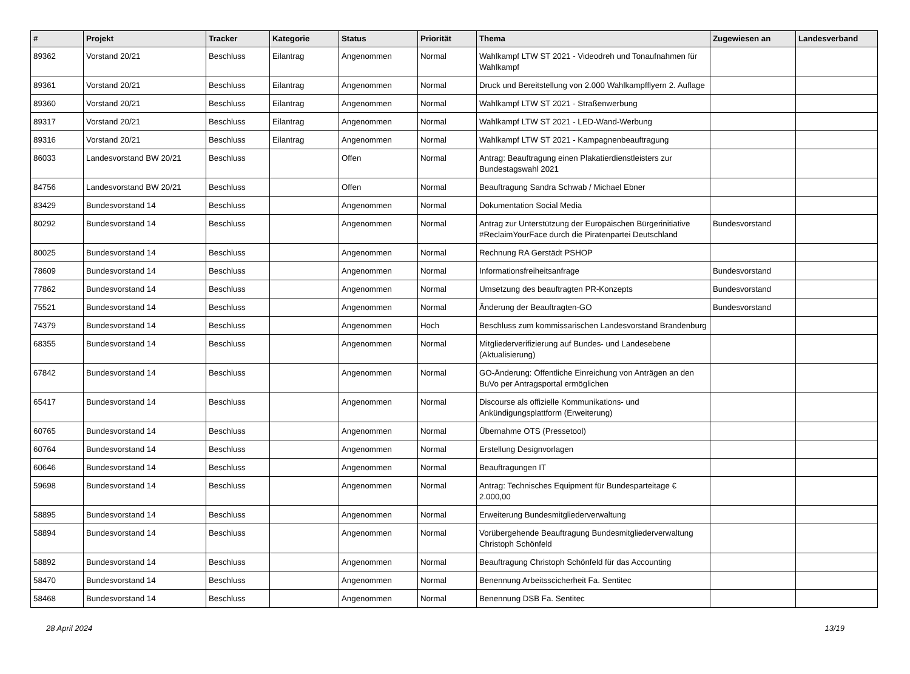| # | Projekt | Tracker | Kategorie | Status | Priorität | Thema | Zugewiesen an | Landesverband |
| --- | --- | --- | --- | --- | --- | --- | --- | --- |
| 89362 | Vorstand 20/21 | Beschluss | Eilantrag | Angenommen | Normal | Wahlkampf LTW ST 2021 - Videodreh und Tonaufnahmen für Wahlkampf | | |
| 89361 | Vorstand 20/21 | Beschluss | Eilantrag | Angenommen | Normal | Druck und Bereitstellung von 2.000 Wahlkampfflyern 2. Auflage | | |
| 89360 | Vorstand 20/21 | Beschluss | Eilantrag | Angenommen | Normal | Wahlkampf LTW ST 2021 - Straßenwerbung | | |
| 89317 | Vorstand 20/21 | Beschluss | Eilantrag | Angenommen | Normal | Wahlkampf LTW ST 2021 - LED-Wand-Werbung | | |
| 89316 | Vorstand 20/21 | Beschluss | Eilantrag | Angenommen | Normal | Wahlkampf LTW ST 2021 - Kampagnenbeauftragung | | |
| 86033 | Landesvorstand BW 20/21 | Beschluss | | Offen | Normal | Antrag: Beauftragung einen Plakatierdienstleisters zur Bundestagswahl 2021 | | |
| 84756 | Landesvorstand BW 20/21 | Beschluss | | Offen | Normal | Beauftragung Sandra Schwab / Michael Ebner | | |
| 83429 | Bundesvorstand 14 | Beschluss | | Angenommen | Normal | Dokumentation Social Media | | |
| 80292 | Bundesvorstand 14 | Beschluss | | Angenommen | Normal | Antrag zur Unterstützung der Europäischen Bürgerinitiative #ReclaimYourFace durch die Piratenpartei Deutschland | Bundesvorstand | |
| 80025 | Bundesvorstand 14 | Beschluss | | Angenommen | Normal | Rechnung RA Gerstädt PSHOP | | |
| 78609 | Bundesvorstand 14 | Beschluss | | Angenommen | Normal | Informationsfreiheitsanfrage | Bundesvorstand | |
| 77862 | Bundesvorstand 14 | Beschluss | | Angenommen | Normal | Umsetzung des beauftragten PR-Konzepts | Bundesvorstand | |
| 75521 | Bundesvorstand 14 | Beschluss | | Angenommen | Normal | Änderung der Beauftragten-GO | Bundesvorstand | |
| 74379 | Bundesvorstand 14 | Beschluss | | Angenommen | Hoch | Beschluss zum kommissarischen Landesvorstand Brandenburg | | |
| 68355 | Bundesvorstand 14 | Beschluss | | Angenommen | Normal | Mitgliederverifizierung auf Bundes- und Landesebene (Aktualisierung) | | |
| 67842 | Bundesvorstand 14 | Beschluss | | Angenommen | Normal | GO-Änderung: Öffentliche Einreichung von Anträgen an den BuVo per Antragsportal ermöglichen | | |
| 65417 | Bundesvorstand 14 | Beschluss | | Angenommen | Normal | Discourse als offizielle Kommunikations- und Ankündigungsplattform (Erweiterung) | | |
| 60765 | Bundesvorstand 14 | Beschluss | | Angenommen | Normal | Übernahme OTS (Pressetool) | | |
| 60764 | Bundesvorstand 14 | Beschluss | | Angenommen | Normal | Erstellung Designvorlagen | | |
| 60646 | Bundesvorstand 14 | Beschluss | | Angenommen | Normal | Beauftragungen IT | | |
| 59698 | Bundesvorstand 14 | Beschluss | | Angenommen | Normal | Antrag: Technisches Equipment für Bundesparteitage € 2.000,00 | | |
| 58895 | Bundesvorstand 14 | Beschluss | | Angenommen | Normal | Erweiterung Bundesmitgliederverwaltung | | |
| 58894 | Bundesvorstand 14 | Beschluss | | Angenommen | Normal | Vorübergehende Beauftragung Bundesmitgliederverwaltung Christoph Schönfeld | | |
| 58892 | Bundesvorstand 14 | Beschluss | | Angenommen | Normal | Beauftragung Christoph Schönfeld für das Accounting | | |
| 58470 | Bundesvorstand 14 | Beschluss | | Angenommen | Normal | Benennung Arbeitsscicherheit Fa. Sentitec | | |
| 58468 | Bundesvorstand 14 | Beschluss | | Angenommen | Normal | Benennung DSB Fa. Sentitec | | |
28 April 2024 13/19